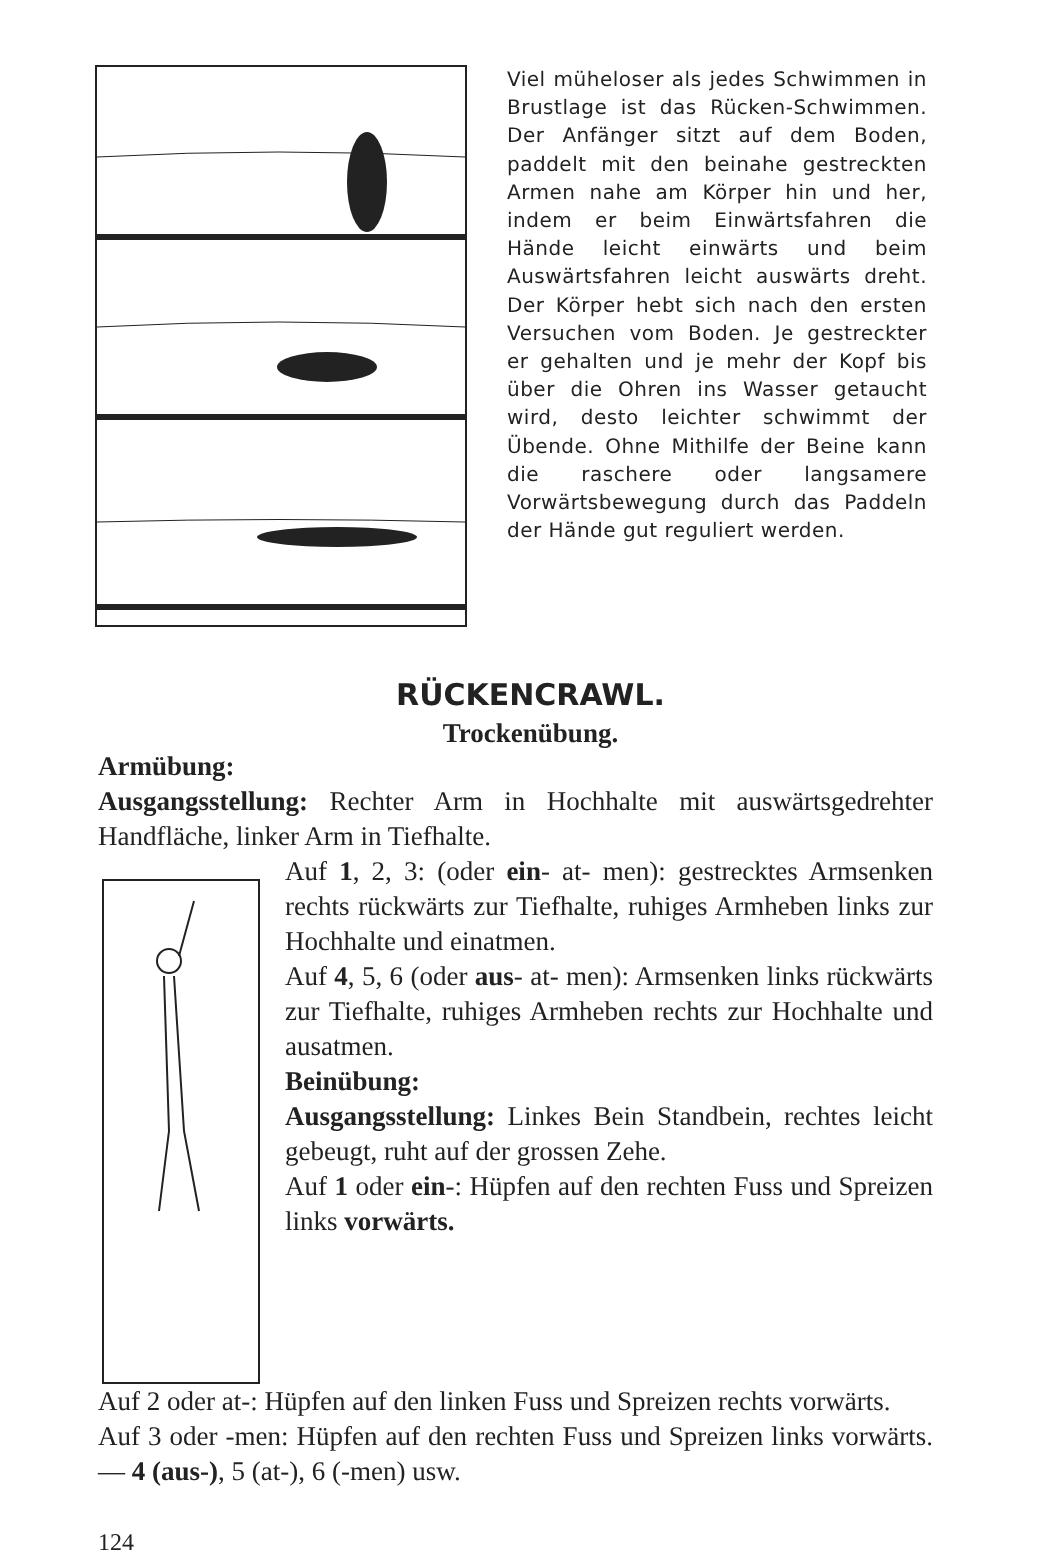Viel müheloser als jedes Schwimmen in Brustlage ist das Rücken-Schwimmen. Der Anfänger sitzt auf dem Boden, paddelt mit den beinahe gestreckten Armen nahe am Körper hin und her, indem er beim Einwärtsfahren die Hände leicht einwärts und beim Auswärtsfahren leicht auswärts dreht. Der Körper hebt sich nach den ersten Versuchen vom Boden. Je gestreckter er gehalten und je mehr der Kopf bis über die Ohren ins Wasser getaucht wird, desto leichter schwimmt der Übende. Ohne Mithilfe der Beine kann die raschere oder langsamere Vorwärtsbewegung durch das Paddeln der Hände gut reguliert werden.
RÜCKENCRAWL.
Trockenübung.
Armübung:
Ausgangsstellung: Rechter Arm in Hochhalte mit auswärtsgedrehter Handfläche, linker Arm in Tiefhalte.
Auf 1, 2, 3: (oder ein- at- men): gestrecktes Armsenken rechts rückwärts zur Tiefhalte, ruhiges Armheben links zur Hochhalte und einatmen.
Auf 4, 5, 6 (oder aus- at- men): Armsenken links rückwärts zur Tiefhalte, ruhiges Armheben rechts zur Hochhalte und ausatmen.
Beinübung:
Ausgangsstellung: Linkes Bein Standbein, rechtes leicht gebeugt, ruht auf der grossen Zehe.
Auf 1 oder ein-: Hüpfen auf den rechten Fuss und Spreizen links vorwärts.
Auf 2 oder at-: Hüpfen auf den linken Fuss und Spreizen rechts vorwärts.
Auf 3 oder -men: Hüpfen auf den rechten Fuss und Spreizen links vorwärts. — 4 (aus-), 5 (at-), 6 (-men) usw.
124